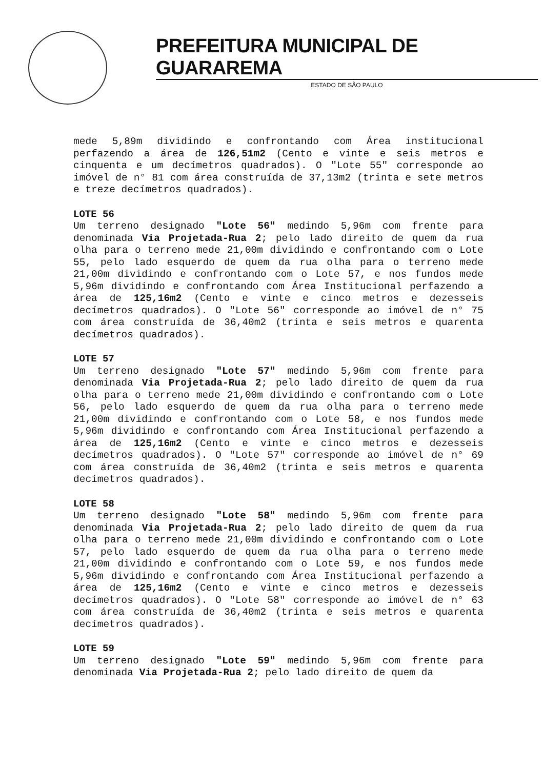PREFEITURA MUNICIPAL DE GUARAREMA
ESTADO DE SÃO PAULO
mede 5,89m dividindo e confrontando com Área institucional perfazendo a área de 126,51m2 (Cento e vinte e seis metros e cinquenta e um decímetros quadrados). O "Lote 55" corresponde ao imóvel de n° 81 com área construída de 37,13m2 (trinta e sete metros e treze decímetros quadrados).
LOTE 56
Um terreno designado "Lote 56" medindo 5,96m com frente para denominada Via Projetada-Rua 2; pelo lado direito de quem da rua olha para o terreno mede 21,00m dividindo e confrontando com o Lote 55, pelo lado esquerdo de quem da rua olha para o terreno mede 21,00m dividindo e confrontando com o Lote 57, e nos fundos mede 5,96m dividindo e confrontando com Área Institucional perfazendo a área de 125,16m2 (Cento e vinte e cinco metros e dezesseis decímetros quadrados). O "Lote 56" corresponde ao imóvel de n° 75 com área construída de 36,40m2 (trinta e seis metros e quarenta decímetros quadrados).
LOTE 57
Um terreno designado "Lote 57" medindo 5,96m com frente para denominada Via Projetada-Rua 2; pelo lado direito de quem da rua olha para o terreno mede 21,00m dividindo e confrontando com o Lote 56, pelo lado esquerdo de quem da rua olha para o terreno mede 21,00m dividindo e confrontando com o Lote 58, e nos fundos mede 5,96m dividindo e confrontando com Área Institucional perfazendo a área de 125,16m2 (Cento e vinte e cinco metros e dezesseis decímetros quadrados). O "Lote 57" corresponde ao imóvel de n° 69 com área construída de 36,40m2 (trinta e seis metros e quarenta decímetros quadrados).
LOTE 58
Um terreno designado "Lote 58" medindo 5,96m com frente para denominada Via Projetada-Rua 2; pelo lado direito de quem da rua olha para o terreno mede 21,00m dividindo e confrontando com o Lote 57, pelo lado esquerdo de quem da rua olha para o terreno mede 21,00m dividindo e confrontando com o Lote 59, e nos fundos mede 5,96m dividindo e confrontando com Área Institucional perfazendo a área de 125,16m2 (Cento e vinte e cinco metros e dezesseis decímetros quadrados). O "Lote 58" corresponde ao imóvel de n° 63 com área construída de 36,40m2 (trinta e seis metros e quarenta decímetros quadrados).
LOTE 59
Um terreno designado "Lote 59" medindo 5,96m com frente para denominada Via Projetada-Rua 2; pelo lado direito de quem da